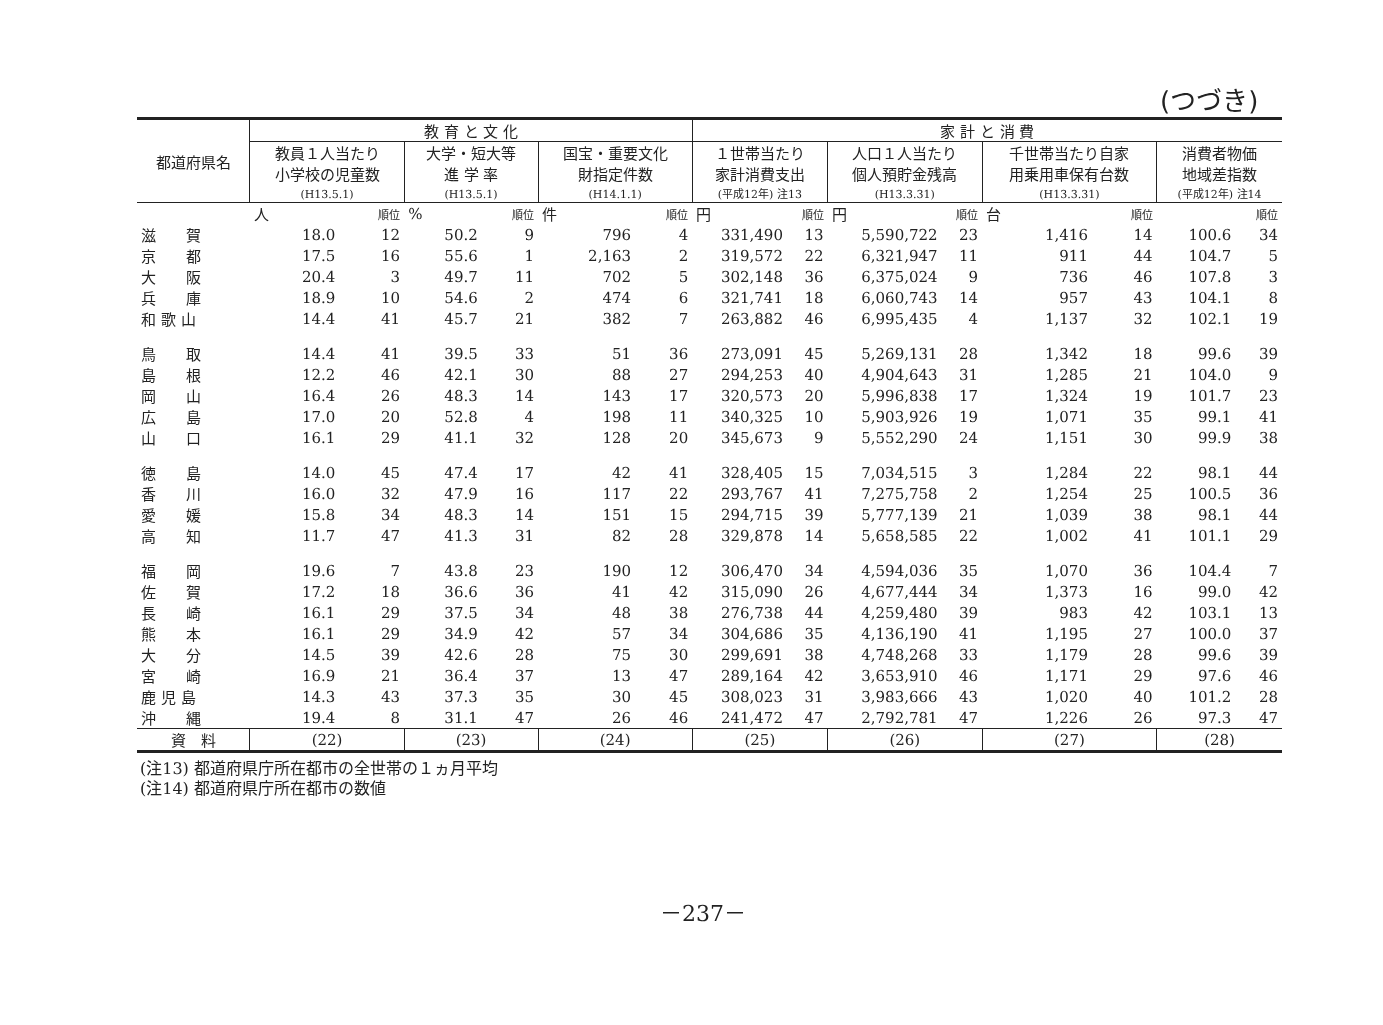(つづき)
| 都道府県名 | 教 育 と 文 化 | | | | | | 家 計 と 消 費 | | | | | | | |
| --- | --- | --- | --- | --- | --- | --- | --- | --- | --- | --- | --- | --- | --- | --- |
| | 教員１人当たり 小学校の児童数 | | 大学・短大等 進 学 率 | | 国宝・重要文化 財指定件数 | | １世帯当たり 家計消費支出 | | 人口１人当たり 個人預貯金残高 | | 千世帯当たり自家 用乗用車保有台数 | | 消費者物価 地域差指数 | |
| | (H13.5.1) | | (H13.5.1) | | (H14.1.1) | | (平成12年) 注13 | | (H13.3.31) | | (H13.3.31) | | (平成12年) 注14 | |
| | 人 | 順位 | % | 順位 | 件 | 順位 | 円 | 順位 | 円 | 順位 | 台 | 順位 | | 順位 |
| 滋 賀 | 18.0 | 12 | 50.2 | 9 | 796 | 4 | 331,490 | 13 | 5,590,722 | 23 | 1,416 | 14 | 100.6 | 34 |
| 京 都 | 17.5 | 16 | 55.6 | 1 | 2,163 | 2 | 319,572 | 22 | 6,321,947 | 11 | 911 | 44 | 104.7 | 5 |
| 大 阪 | 20.4 | 3 | 49.7 | 11 | 702 | 5 | 302,148 | 36 | 6,375,024 | 9 | 736 | 46 | 107.8 | 3 |
| 兵 庫 | 18.9 | 10 | 54.6 | 2 | 474 | 6 | 321,741 | 18 | 6,060,743 | 14 | 957 | 43 | 104.1 | 8 |
| 和 歌 山 | 14.4 | 41 | 45.7 | 21 | 382 | 7 | 263,882 | 46 | 6,995,435 | 4 | 1,137 | 32 | 102.1 | 19 |
| 鳥 取 | 14.4 | 41 | 39.5 | 33 | 51 | 36 | 273,091 | 45 | 5,269,131 | 28 | 1,342 | 18 | 99.6 | 39 |
| 島 根 | 12.2 | 46 | 42.1 | 30 | 88 | 27 | 294,253 | 40 | 4,904,643 | 31 | 1,285 | 21 | 104.0 | 9 |
| 岡 山 | 16.4 | 26 | 48.3 | 14 | 143 | 17 | 320,573 | 20 | 5,996,838 | 17 | 1,324 | 19 | 101.7 | 23 |
| 広 島 | 17.0 | 20 | 52.8 | 4 | 198 | 11 | 340,325 | 10 | 5,903,926 | 19 | 1,071 | 35 | 99.1 | 41 |
| 山 口 | 16.1 | 29 | 41.1 | 32 | 128 | 20 | 345,673 | 9 | 5,552,290 | 24 | 1,151 | 30 | 99.9 | 38 |
| 徳 島 | 14.0 | 45 | 47.4 | 17 | 42 | 41 | 328,405 | 15 | 7,034,515 | 3 | 1,284 | 22 | 98.1 | 44 |
| 香 川 | 16.0 | 32 | 47.9 | 16 | 117 | 22 | 293,767 | 41 | 7,275,758 | 2 | 1,254 | 25 | 100.5 | 36 |
| 愛 媛 | 15.8 | 34 | 48.3 | 14 | 151 | 15 | 294,715 | 39 | 5,777,139 | 21 | 1,039 | 38 | 98.1 | 44 |
| 高 知 | 11.7 | 47 | 41.3 | 31 | 82 | 28 | 329,878 | 14 | 5,658,585 | 22 | 1,002 | 41 | 101.1 | 29 |
| 福 岡 | 19.6 | 7 | 43.8 | 23 | 190 | 12 | 306,470 | 34 | 4,594,036 | 35 | 1,070 | 36 | 104.4 | 7 |
| 佐 賀 | 17.2 | 18 | 36.6 | 36 | 41 | 42 | 315,090 | 26 | 4,677,444 | 34 | 1,373 | 16 | 99.0 | 42 |
| 長 崎 | 16.1 | 29 | 37.5 | 34 | 48 | 38 | 276,738 | 44 | 4,259,480 | 39 | 983 | 42 | 103.1 | 13 |
| 熊 本 | 16.1 | 29 | 34.9 | 42 | 57 | 34 | 304,686 | 35 | 4,136,190 | 41 | 1,195 | 27 | 100.0 | 37 |
| 大 分 | 14.5 | 39 | 42.6 | 28 | 75 | 30 | 299,691 | 38 | 4,748,268 | 33 | 1,179 | 28 | 99.6 | 39 |
| 宮 崎 | 16.9 | 21 | 36.4 | 37 | 13 | 47 | 289,164 | 42 | 3,653,910 | 46 | 1,171 | 29 | 97.6 | 46 |
| 鹿 児 島 | 14.3 | 43 | 37.3 | 35 | 30 | 45 | 308,023 | 31 | 3,983,666 | 43 | 1,020 | 40 | 101.2 | 28 |
| 沖 縄 | 19.4 | 8 | 31.1 | 47 | 26 | 46 | 241,472 | 47 | 2,792,781 | 47 | 1,226 | 26 | 97.3 | 47 |
| 資 料 | (22) | | (23) | | (24) | | (25) | | (26) | | (27) | | (28) | |
(注13) 都道府県庁所在都市の全世帯の１ヵ月平均
(注14) 都道府県庁所在都市の数値
－237－